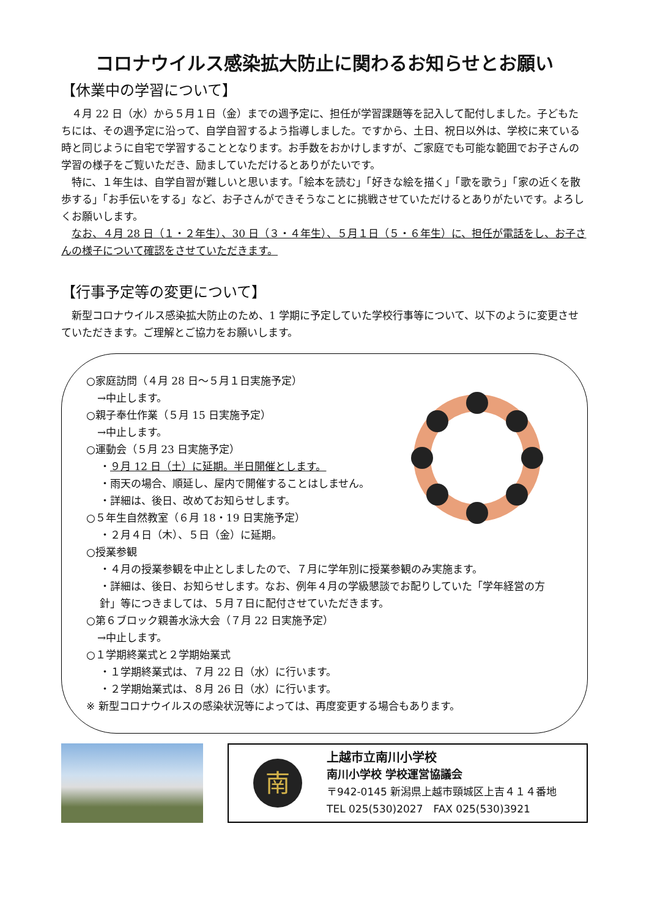コロナウイルス感染拡大防止に関わるお知らせとお願い
【休業中の学習について】
４月 22 日（水）から５月１日（金）までの週予定に、担任が学習課題等を記入して配付しました。子どもたちには、その週予定に沿って、自学自習するよう指導しました。ですから、土日、祝日以外は、学校に来ている時と同じように自宅で学習することとなります。お手数をおかけしますが、ご家庭でも可能な範囲でお子さんの学習の様子をご覧いただき、励ましていただけるとありがたいです。
特に、１年生は、自学自習が難しいと思います。「絵本を読む」「好きな絵を描く」「歌を歌う」「家の近くを散歩する」「お手伝いをする」など、お子さんができそうなことに挑戦させていただけるとありがたいです。よろしくお願いします。
なお、４月 28 日（１・２年生）、30 日（３・４年生）、５月１日（５・６年生）に、担任が電話をし、お子さんの様子について確認をさせていただきます。
【行事予定等の変更について】
新型コロナウイルス感染拡大防止のため、1 学期に予定していた学校行事等について、以下のように変更させていただきます。ご理解とご協力をお願いします。
○家庭訪問（４月 28 日～５月１日実施予定）
→中止します。
○親子奉仕作業（５月 15 日実施予定）
→中止します。
○運動会（５月 23 日実施予定）
・９月 12 日（土）に延期。半日開催とします。
・雨天の場合、順延し、屋内で開催することはしません。
・詳細は、後日、改めてお知らせします。
○５年生自然教室（６月 18・19 日実施予定）
・２月４日（木）、５日（金）に延期。
○授業参観
・４月の授業参観を中止としましたので、７月に学年別に授業参観のみ実施ます。
・詳細は、後日、お知らせします。なお、例年４月の学級懇談でお配りしていた「学年経営の方針」等につきましては、５月７日に配付させていただきます。
○第６ブロック親善水泳大会（７月 22 日実施予定）
→中止します。
○１学期終業式と２学期始業式
・１学期終業式は、７月 22 日（水）に行います。
・２学期始業式は、８月 26 日（水）に行います。
※ 新型コロナウイルスの感染状況等によっては、再度変更する場合もあります。
南
上越市立南川小学校
南川小学校 学校運営協議会
〒942-0145 新潟県上越市頸城区上吉４１４番地
TEL 025(530)2027　FAX 025(530)3921